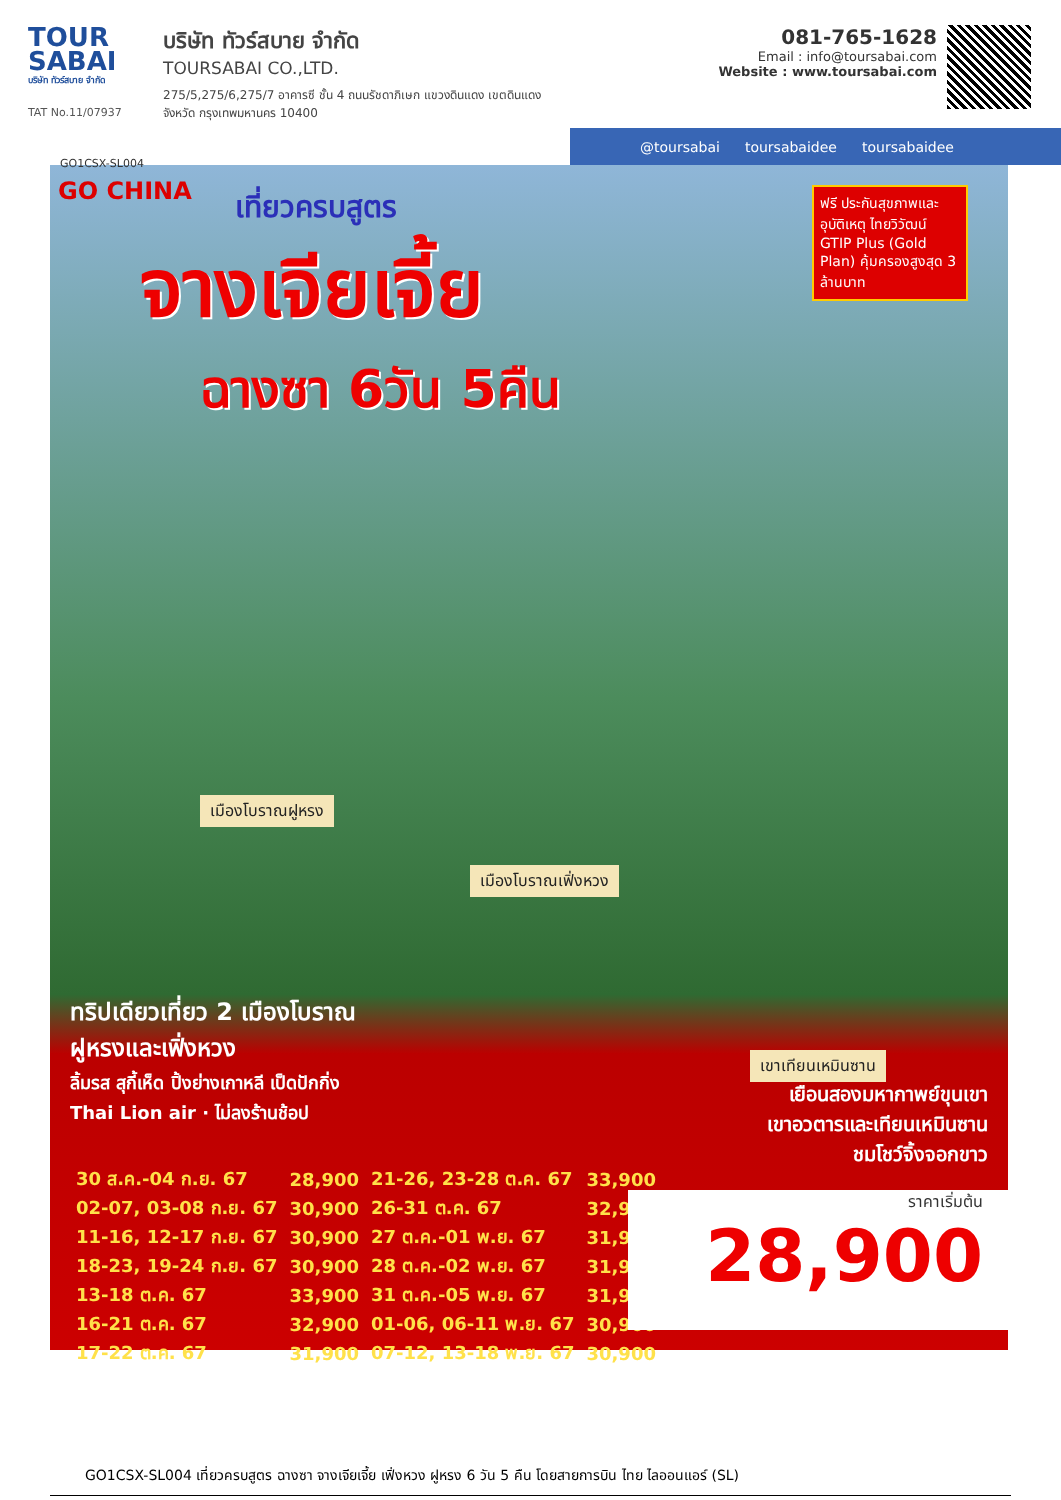TOUR SABAI
บริษัท ทัวร์สบาย จำกัด
TAT No.11/07937
บริษัท ทัวร์สบาย จำกัด
TOURSABAI CO.,LTD.
275/5,275/6,275/7 อาคารซี ชั้น 4 ถนนรัชดาภิเษก แขวงดินแดง เขตดินแดง
จังหวัด กรุงเทพมหานคร 10400
081-765-1628
Email : info@toursabai.com
Website : www.toursabai.com
@toursabai toursabaidee toursabaidee
GO1CSX-SL004
GO CHINA
เที่ยวครบสูตร
จางเจียเจี้ย
ฉางซา 6วัน 5คืน
ฟรี ประกันสุขภาพและอุบัติเหตุ ไทยวิวัฒน์ GTIP Plus (Gold Plan) คุ้มครองสูงสุด 3 ล้านบาท
เมืองโบราณฝูหรง
เมืองโบราณเฟิ่งหวง
เขาเทียนเหมินซาน
ทริปเดียวเที่ยว 2 เมืองโบราณ
ฝูหรงและเฟิ่งหวง
ลิ้มรส สุกี้เห็ด ปิ้งย่างเกาหลี เป็ดปักกิ่ง
Thai Lion air · ไม่ลงร้านช้อป
เยือนสองมหากาพย์ขุนเขา
เขาอวตารและเทียนเหมินซาน
ชมโชว์จิ้งจอกขาว
| 30 ส.ค.-04 ก.ย. 67 | 28,900 | 21-26, 23-28 ต.ค. 67 | 33,900 |
| 02-07, 03-08 ก.ย. 67 | 30,900 | 26-31 ต.ค. 67 | 32,900 |
| 11-16, 12-17 ก.ย. 67 | 30,900 | 27 ต.ค.-01 พ.ย. 67 | 31,900 |
| 18-23, 19-24 ก.ย. 67 | 30,900 | 28 ต.ค.-02 พ.ย. 67 | 31,900 |
| 13-18 ต.ค. 67 | 33,900 | 31 ต.ค.-05 พ.ย. 67 | 31,900 |
| 16-21 ต.ค. 67 | 32,900 | 01-06, 06-11 พ.ย. 67 | 30,900 |
| 17-22 ต.ค. 67 | 31,900 | 07-12, 13-18 พ.ย. 67 | 30,900 |
ราคาเริ่มต้น
28,900
GO1CSX-SL004 เที่ยวครบสูตร ฉางซา จางเจียเจี้ย เฟิ่งหวง ฝูหรง 6 วัน 5 คืน โดยสายการบิน ไทย ไลออนแอร์ (SL)